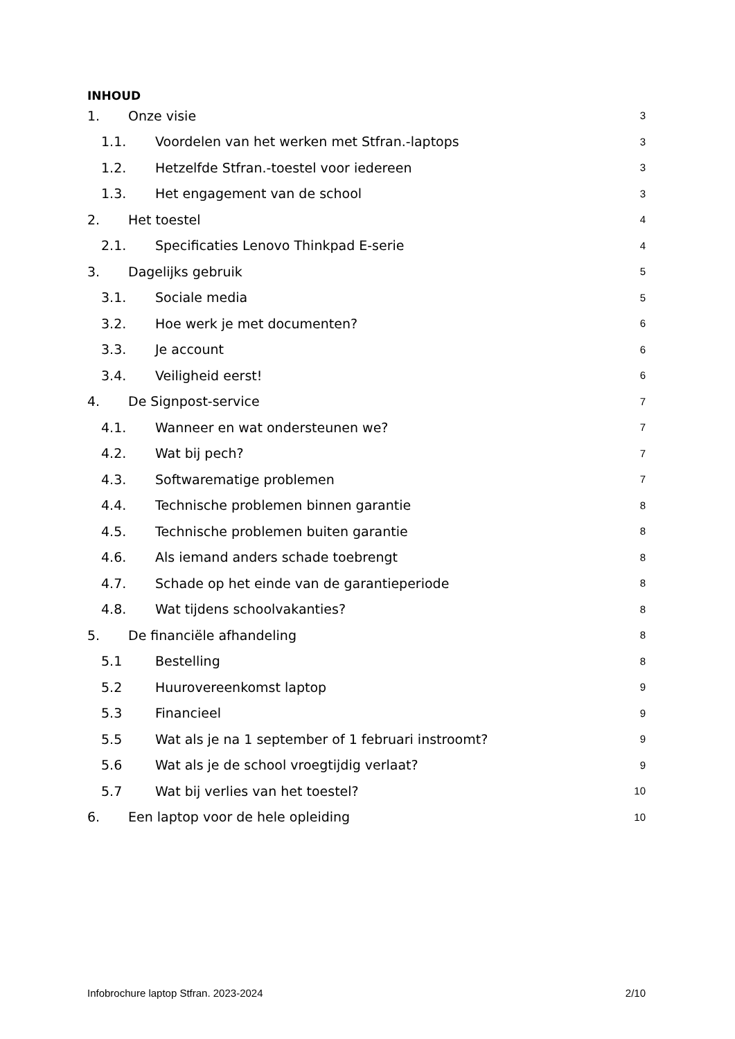INHOUD
1. Onze visie 3
1.1. Voordelen van het werken met Stfran.-laptops 3
1.2. Hetzelfde Stfran.-toestel voor iedereen 3
1.3. Het engagement van de school 3
2. Het toestel 4
2.1. Specificaties Lenovo Thinkpad E-serie 4
3. Dagelijks gebruik 5
3.1. Sociale media 5
3.2. Hoe werk je met documenten? 6
3.3. Je account 6
3.4. Veiligheid eerst! 6
4. De Signpost-service 7
4.1. Wanneer en wat ondersteunen we? 7
4.2. Wat bij pech? 7
4.3. Softwarematige problemen 7
4.4. Technische problemen binnen garantie 8
4.5. Technische problemen buiten garantie 8
4.6. Als iemand anders schade toebrengt 8
4.7. Schade op het einde van de garantieperiode 8
4.8. Wat tijdens schoolvakanties? 8
5. De financiële afhandeling 8
5.1 Bestelling 8
5.2 Huurovereenkomst laptop 9
5.3 Financieel 9
5.5 Wat als je na 1 september of 1 februari instroomt? 9
5.6 Wat als je de school vroegtijdig verlaat? 9
5.7 Wat bij verlies van het toestel? 10
6. Een laptop voor de hele opleiding 10
Infobrochure laptop Stfran. 2023-2024 2/10